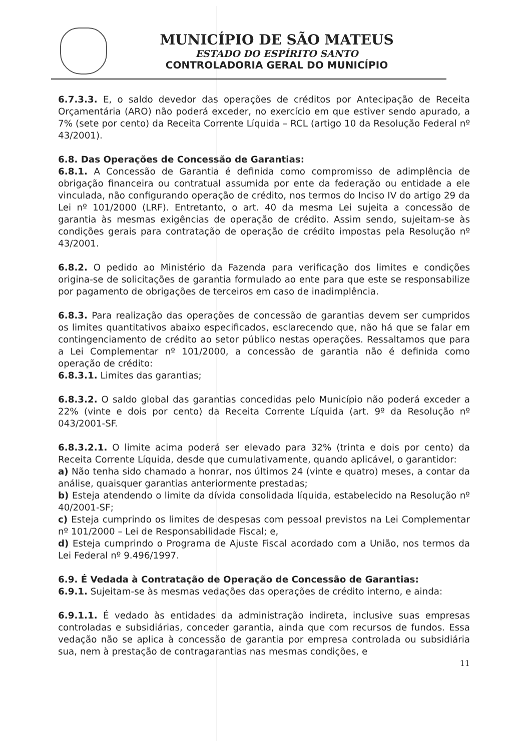MUNICÍPIO DE SÃO MATEUS
ESTADO DO ESPÍRITO SANTO
CONTROLADORIA GERAL DO MUNICÍPIO
6.7.3.3. E, o saldo devedor das operações de créditos por Antecipação de Receita Orçamentária (ARO) não poderá exceder, no exercício em que estiver sendo apurado, a 7% (sete por cento) da Receita Corrente Líquida – RCL (artigo 10 da Resolução Federal nº 43/2001).
6.8. Das Operações de Concessão de Garantias:
6.8.1. A Concessão de Garantia é definida como compromisso de adimplência de obrigação financeira ou contratual assumida por ente da federação ou entidade a ele vinculada, não configurando operação de crédito, nos termos do Inciso IV do artigo 29 da Lei nº 101/2000 (LRF). Entretanto, o art. 40 da mesma Lei sujeita a concessão de garantia às mesmas exigências de operação de crédito. Assim sendo, sujeitam-se às condições gerais para contratação de operação de crédito impostas pela Resolução nº 43/2001.
6.8.2. O pedido ao Ministério da Fazenda para verificação dos limites e condições origina-se de solicitações de garantia formulado ao ente para que este se responsabilize por pagamento de obrigações de terceiros em caso de inadimplência.
6.8.3. Para realização das operações de concessão de garantias devem ser cumpridos os limites quantitativos abaixo especificados, esclarecendo que, não há que se falar em contingenciamento de crédito ao setor público nestas operações. Ressaltamos que para a Lei Complementar nº 101/2000, a concessão de garantia não é definida como operação de crédito:
6.8.3.1. Limites das garantias;
6.8.3.2. O saldo global das garantias concedidas pelo Município não poderá exceder a 22% (vinte e dois por cento) da Receita Corrente Líquida (art. 9º da Resolução nº 043/2001-SF.
6.8.3.2.1. O limite acima poderá ser elevado para 32% (trinta e dois por cento) da Receita Corrente Líquida, desde que cumulativamente, quando aplicável, o garantidor:
a) Não tenha sido chamado a honrar, nos últimos 24 (vinte e quatro) meses, a contar da análise, quaisquer garantias anteriormente prestadas;
b) Esteja atendendo o limite da dívida consolidada líquida, estabelecido na Resolução nº 40/2001-SF;
c) Esteja cumprindo os limites de despesas com pessoal previstos na Lei Complementar nº 101/2000 – Lei de Responsabilidade Fiscal; e,
d) Esteja cumprindo o Programa de Ajuste Fiscal acordado com a União, nos termos da Lei Federal nº 9.496/1997.
6.9. É Vedada à Contratação de Operação de Concessão de Garantias:
6.9.1. Sujeitam-se às mesmas vedações das operações de crédito interno, e ainda:
6.9.1.1. É vedado às entidades da administração indireta, inclusive suas empresas controladas e subsidiárias, conceder garantia, ainda que com recursos de fundos. Essa vedação não se aplica à concessão de garantia por empresa controlada ou subsidiária sua, nem à prestação de contragarantias nas mesmas condições, e
11